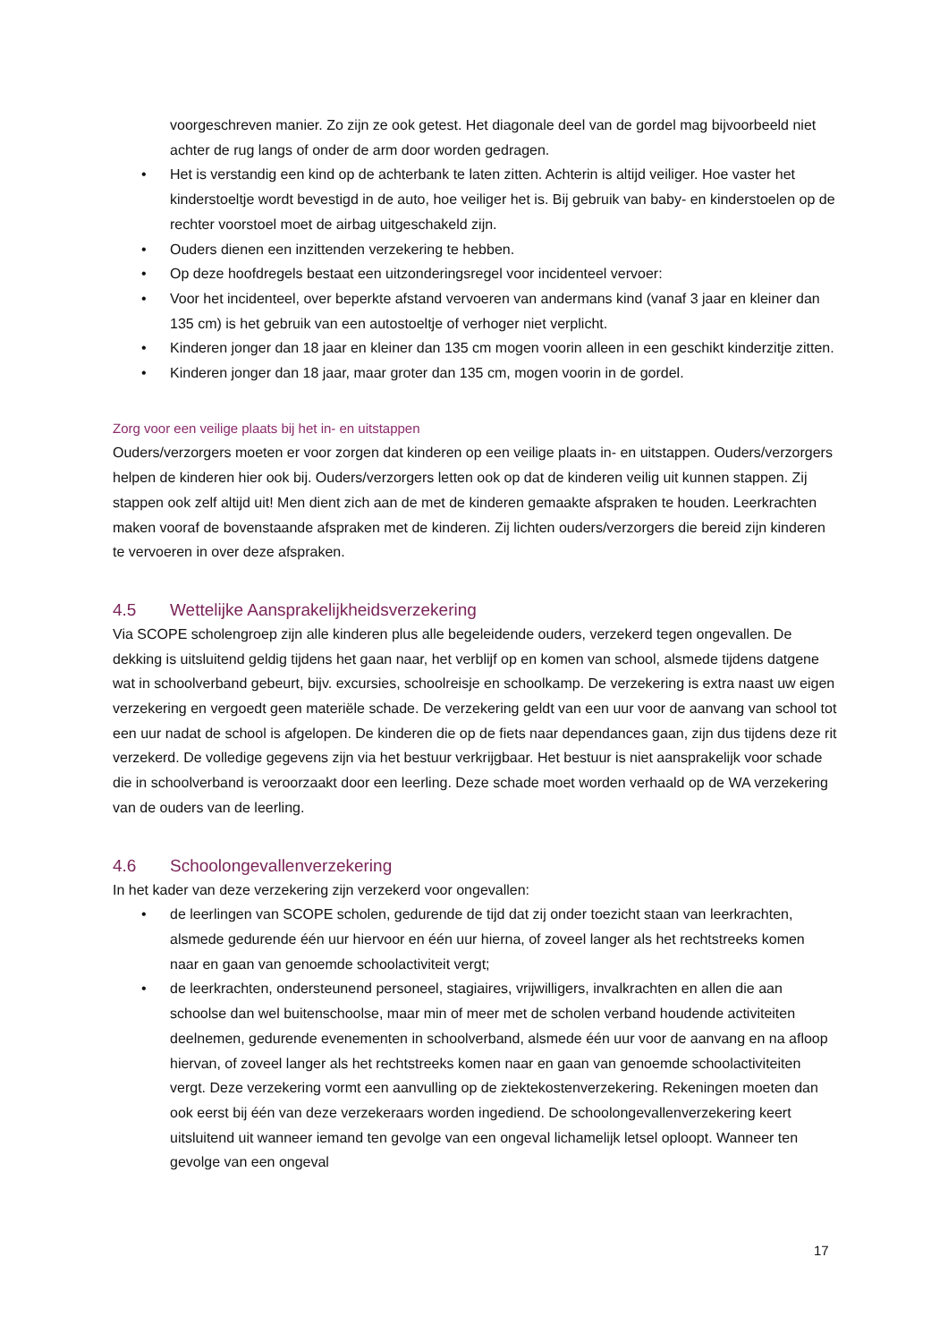voorgeschreven manier. Zo zijn ze ook getest. Het diagonale deel van de gordel mag bijvoorbeeld niet achter de rug langs of onder de arm door worden gedragen.
• Het is verstandig een kind op de achterbank te laten zitten. Achterin is altijd veiliger. Hoe vaster het kinderstoeltje wordt bevestigd in de auto, hoe veiliger het is. Bij gebruik van baby- en kinderstoelen op de rechter voorstoel moet de airbag uitgeschakeld zijn.
• Ouders dienen een inzittenden verzekering te hebben.
• Op deze hoofdregels bestaat een uitzonderingsregel voor incidenteel vervoer:
• Voor het incidenteel, over beperkte afstand vervoeren van andermans kind (vanaf 3 jaar en kleiner dan 135 cm) is het gebruik van een autostoeltje of verhoger niet verplicht.
• Kinderen jonger dan 18 jaar en kleiner dan 135 cm mogen voorin alleen in een geschikt kinderzitje zitten.
• Kinderen jonger dan 18 jaar, maar groter dan 135 cm, mogen voorin in de gordel.
Zorg voor een veilige plaats bij het in- en uitstappen
Ouders/verzorgers moeten er voor zorgen dat kinderen op een veilige plaats in- en uitstappen. Ouders/verzorgers helpen de kinderen hier ook bij. Ouders/verzorgers letten ook op dat de kinderen veilig uit kunnen stappen. Zij stappen ook zelf altijd uit! Men dient zich aan de met de kinderen gemaakte afspraken te houden. Leerkrachten maken vooraf de bovenstaande afspraken met de kinderen. Zij lichten ouders/verzorgers die bereid zijn kinderen te vervoeren in over deze afspraken.
4.5 Wettelijke Aansprakelijkheidsverzekering
Via SCOPE scholengroep zijn alle kinderen plus alle begeleidende ouders, verzekerd tegen ongevallen. De dekking is uitsluitend geldig tijdens het gaan naar, het verblijf op en komen van school, alsmede tijdens datgene wat in schoolverband gebeurt, bijv. excursies, schoolreisje en schoolkamp. De verzekering is extra naast uw eigen verzekering en vergoedt geen materiële schade. De verzekering geldt van een uur voor de aanvang van school tot een uur nadat de school is afgelopen. De kinderen die op de fiets naar dependances gaan, zijn dus tijdens deze rit verzekerd. De volledige gegevens zijn via het bestuur verkrijgbaar. Het bestuur is niet aansprakelijk voor schade die in schoolverband is veroorzaakt door een leerling. Deze schade moet worden verhaald op de WA verzekering van de ouders van de leerling.
4.6 Schoolongevallenverzekering
In het kader van deze verzekering zijn verzekerd voor ongevallen:
• de leerlingen van SCOPE scholen, gedurende de tijd dat zij onder toezicht staan van leerkrachten, alsmede gedurende één uur hiervoor en één uur hierna, of zoveel langer als het rechtstreeks komen naar en gaan van genoemde schoolactiviteit vergt;
• de leerkrachten, ondersteunend personeel, stagiaires, vrijwilligers, invalkrachten en allen die aan schoolse dan wel buitenschoolse, maar min of meer met de scholen verband houdende activiteiten deelnemen, gedurende evenementen in schoolverband, alsmede één uur voor de aanvang en na afloop hiervan, of zoveel langer als het rechtstreeks komen naar en gaan van genoemde schoolactiviteiten vergt. Deze verzekering vormt een aanvulling op de ziektekostenverzekering. Rekeningen moeten dan ook eerst bij één van deze verzekeraars worden ingediend. De schoolongevallenverzekering keert uitsluitend uit wanneer iemand ten gevolge van een ongeval lichamelijk letsel oploopt. Wanneer ten gevolge van een ongeval
17